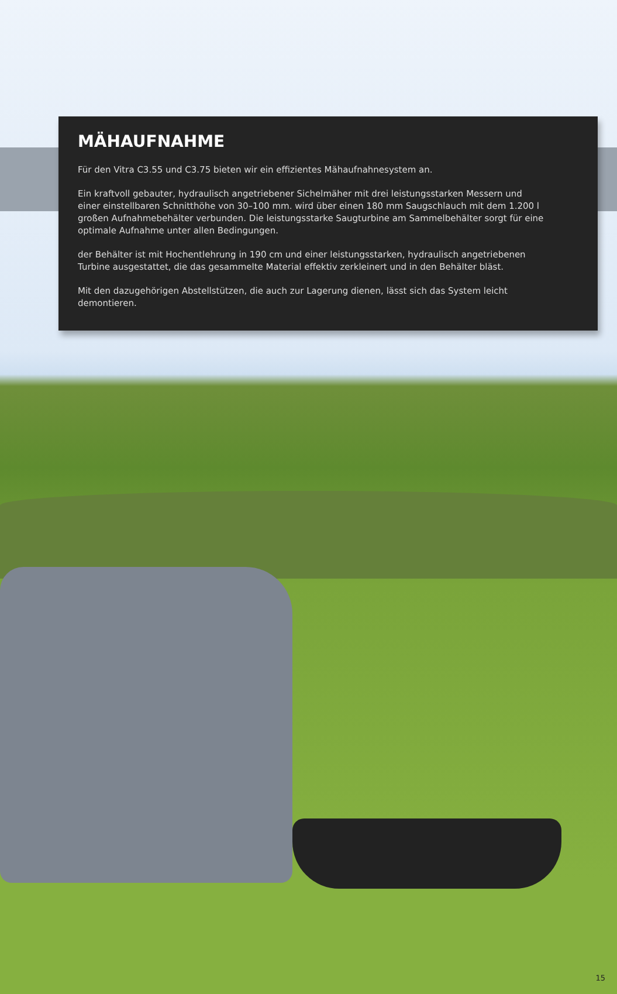MÄHAUFNAHME
Für den Vitra C3.55 und C3.75 bieten wir ein effizientes Mähaufnahnesystem an.
Ein kraftvoll gebauter, hydraulisch angetriebener Sichelmäher mit drei leistungsstarken Messern und einer einstellbaren Schnitthöhe von 30–100 mm. wird über einen 180 mm Saugschlauch mit dem 1.200 l großen Aufnahmebehälter verbunden. Die leistungsstarke Saugturbine am Sammelbehälter sorgt für eine optimale Aufnahme unter allen Bedingungen.
der Behälter ist mit Hochentlehrung in 190 cm und einer leistungsstarken, hydraulisch angetriebenen Turbine ausgestattet, die das gesammelte Material effektiv zerkleinert und in den Behälter bläst.
Mit den dazugehörigen Abstellstützen, die auch zur Lagerung dienen, lässt sich das System leicht demontieren.
15